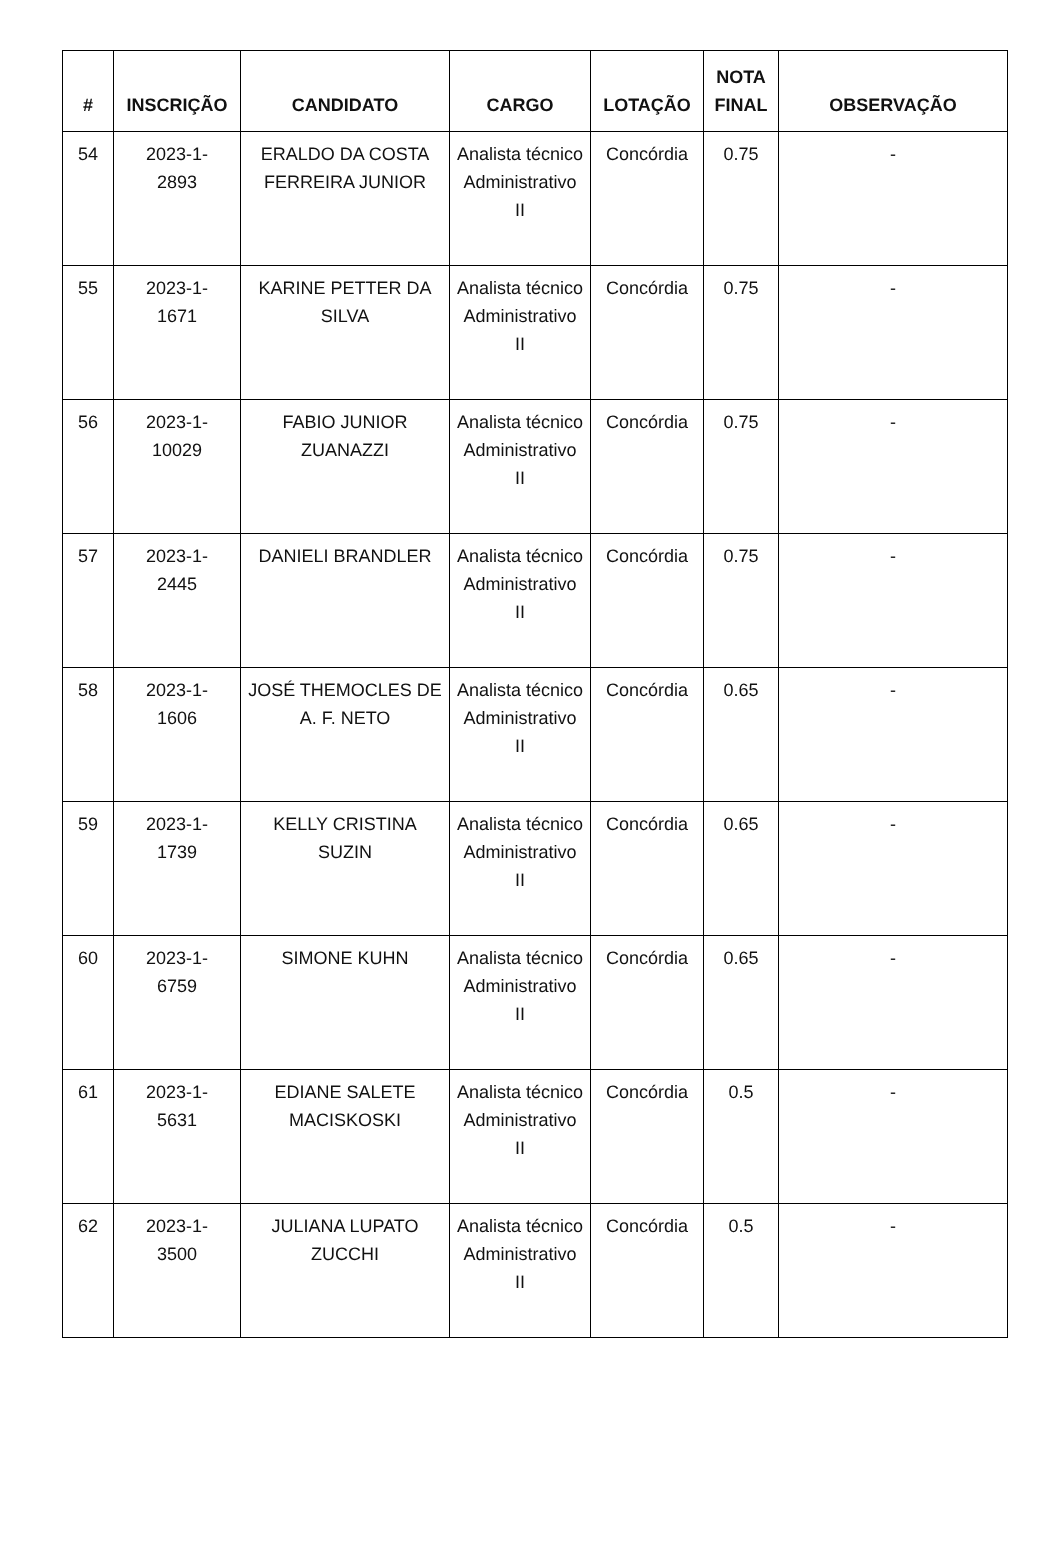| # | INSCRIÇÃO | CANDIDATO | CARGO | LOTAÇÃO | NOTA FINAL | OBSERVAÇÃO |
| --- | --- | --- | --- | --- | --- | --- |
| 54 | 2023-1- 2893 | ERALDO DA COSTA FERREIRA JUNIOR | Analista técnico Administrativo II | Concórdia | 0.75 | - |
| 55 | 2023-1- 1671 | KARINE PETTER DA SILVA | Analista técnico Administrativo II | Concórdia | 0.75 | - |
| 56 | 2023-1- 10029 | FABIO JUNIOR ZUANAZZI | Analista técnico Administrativo II | Concórdia | 0.75 | - |
| 57 | 2023-1- 2445 | DANIELI BRANDLER | Analista técnico Administrativo II | Concórdia | 0.75 | - |
| 58 | 2023-1- 1606 | JOSÉ THEMOCLES DE A. F. NETO | Analista técnico Administrativo II | Concórdia | 0.65 | - |
| 59 | 2023-1- 1739 | KELLY CRISTINA SUZIN | Analista técnico Administrativo II | Concórdia | 0.65 | - |
| 60 | 2023-1- 6759 | SIMONE KUHN | Analista técnico Administrativo II | Concórdia | 0.65 | - |
| 61 | 2023-1- 5631 | EDIANE SALETE MACISKOSKI | Analista técnico Administrativo II | Concórdia | 0.5 | - |
| 62 | 2023-1- 3500 | JULIANA LUPATO ZUCCHI | Analista técnico Administrativo II | Concórdia | 0.5 | - |